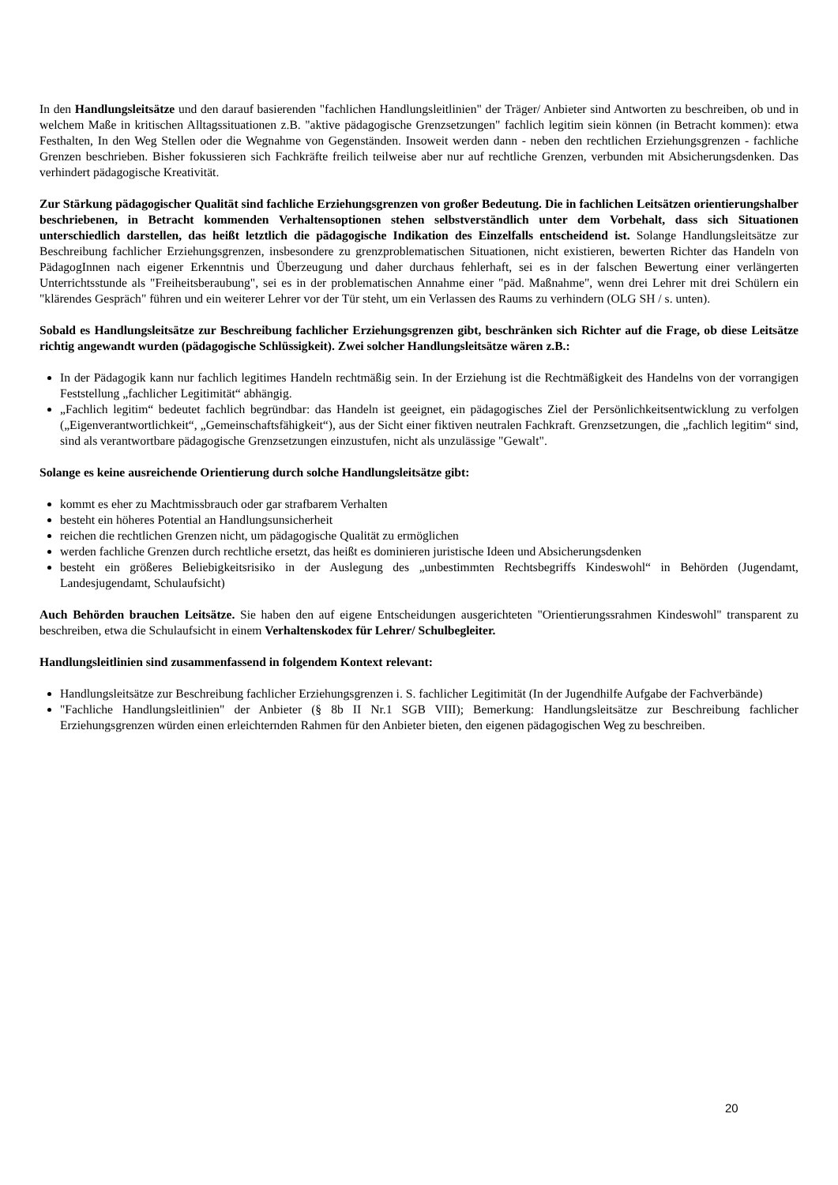In den Handlungsleitsätze und den darauf basierenden "fachlichen Handlungsleitlinien" der Träger/ Anbieter sind Antworten zu beschreiben, ob und in welchem Maße in kritischen Alltagssituationen z.B. "aktive pädagogische Grenzsetzungen" fachlich legitim siein können (in Betracht kommen): etwa Festhalten, In den Weg Stellen oder die Wegnahme von Gegenständen. Insoweit werden dann - neben den rechtlichen Erziehungsgrenzen - fachliche Grenzen beschrieben. Bisher fokussieren sich Fachkräfte freilich teilweise aber nur auf rechtliche Grenzen, verbunden mit Absicherungsdenken. Das verhindert pädagogische Kreativität.
Zur Stärkung pädagogischer Qualität sind fachliche Erziehungsgrenzen von großer Bedeutung. Die in fachlichen Leitsätzen orientierungshalber beschriebenen, in Betracht kommenden Verhaltensoptionen stehen selbstverständlich unter dem Vorbehalt, dass sich Situationen unterschiedlich darstellen, das heißt letztlich die pädagogische Indikation des Einzelfalls entscheidend ist. Solange Handlungsleitsätze zur Beschreibung fachlicher Erziehungsgrenzen, insbesondere zu grenzproblematischen Situationen, nicht existieren, bewerten Richter das Handeln von PädagogInnen nach eigener Erkenntnis und Überzeugung und daher durchaus fehlerhaft, sei es in der falschen Bewertung einer verlängerten Unterrichtsstunde als "Freiheitsberaubung", sei es in der problematischen Annahme einer "päd. Maßnahme", wenn drei Lehrer mit drei Schülern ein "klärendes Gespräch" führen und ein weiterer Lehrer vor der Tür steht, um ein Verlassen des Raums zu verhindern (OLG SH / s. unten).
Sobald es Handlungsleitsätze zur Beschreibung fachlicher Erziehungsgrenzen gibt, beschränken sich Richter auf die Frage, ob diese Leitsätze richtig angewandt wurden (pädagogische Schlüssigkeit). Zwei solcher Handlungsleitsätze wären z.B.:
In der Pädagogik kann nur fachlich legitimes Handeln rechtmäßig sein. In der Erziehung ist die Rechtmäßigkeit des Handelns von der vorrangigen Feststellung „fachlicher Legitimität“ abhängig.
„Fachlich legitim“ bedeutet fachlich begründbar: das Handeln ist geeignet, ein pädagogisches Ziel der Persönlichkeitsentwicklung zu verfolgen („Eigenverantwortlichkeit“, „Gemeinschaftsfähigkeit“), aus der Sicht einer fiktiven neutralen Fachkraft. Grenzsetzungen, die „fachlich legitim“ sind, sind als verantwortbare pädagogische Grenzsetzungen einzustufen, nicht als unzulässige "Gewalt".
Solange es keine ausreichende Orientierung durch solche Handlungsleitsätze gibt:
kommt es eher zu Machtmissbrauch oder gar strafbarem Verhalten
besteht ein höheres Potential an Handlungsunsicherheit
reichen die rechtlichen Grenzen nicht, um pädagogische Qualität zu ermöglichen
werden fachliche Grenzen durch rechtliche ersetzt, das heißt es dominieren juristische Ideen und Absicherungsdenken
besteht ein größeres Beliebigkeitsrisiko in der Auslegung des „unbestimmten Rechtsbegriffs Kindeswohl“ in Behörden (Jugendamt, Landesjugendamt, Schulaufsicht)
Auch Behörden brauchen Leitsätze. Sie haben den auf eigene Entscheidungen ausgerichteten "Orientierungssrahmen Kindeswohl" transparent zu beschreiben, etwa die Schulaufsicht in einem Verhaltenskodex für Lehrer/ Schulbegleiter.
Handlungsleitlinien sind zusammenfassend in folgendem Kontext relevant:
Handlungsleitsätze zur Beschreibung fachlicher Erziehungsgrenzen i. S. fachlicher Legitimität (In der Jugendhilfe Aufgabe der Fachverbände)
"Fachliche Handlungsleitlinien" der Anbieter (§ 8b II Nr.1 SGB VIII); Bemerkung: Handlungsleitsätze zur Beschreibung fachlicher Erziehungsgrenzen würden einen erleichternden Rahmen für den Anbieter bieten, den eigenen pädagogischen Weg zu beschreiben.
20